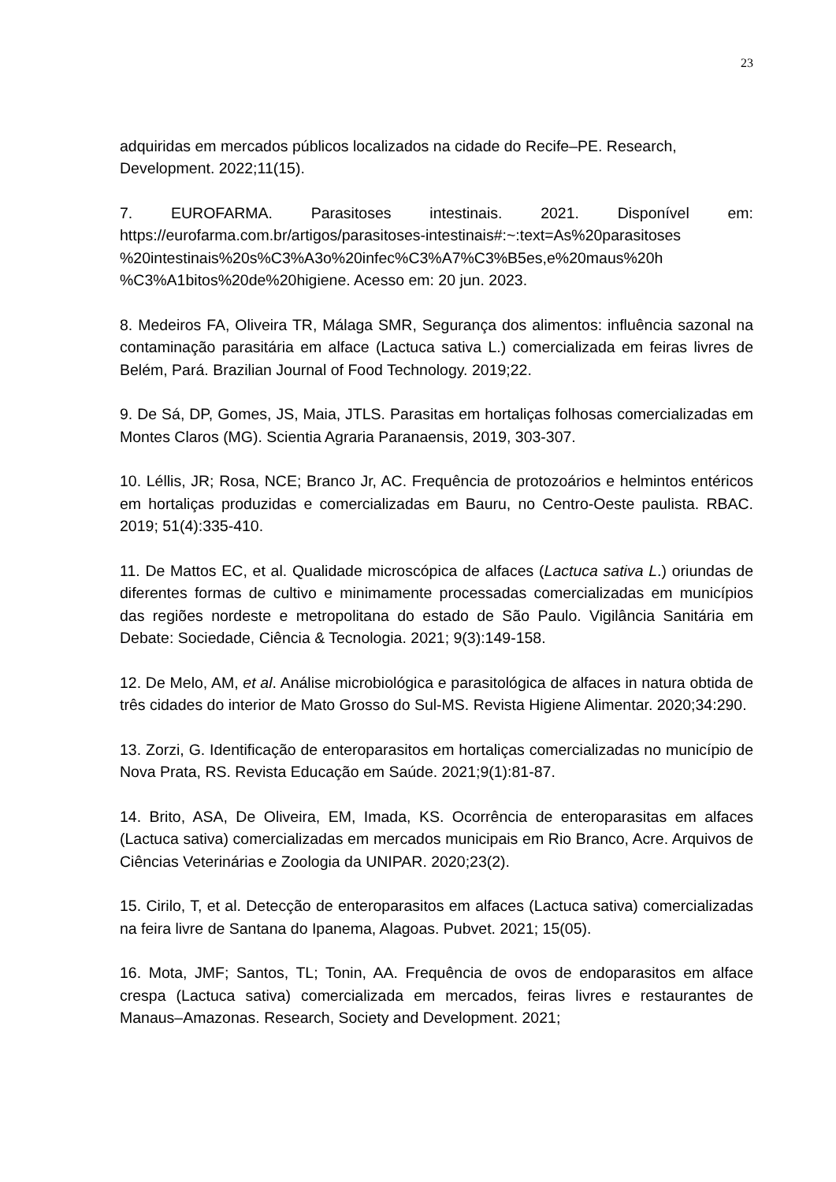23
adquiridas em mercados públicos localizados na cidade do Recife–PE. Research, Development. 2022;11(15).
7. EUROFARMA. Parasitoses intestinais. 2021. Disponível em: https://eurofarma.com.br/artigos/parasitoses-intestinais#:~:text=As%20parasitoses %20intestinais%20s%C3%A3o%20infec%C3%A7%C3%B5es,e%20maus%20h %C3%A1bitos%20de%20higiene. Acesso em: 20 jun. 2023.
8. Medeiros FA, Oliveira TR, Málaga SMR, Segurança dos alimentos: influência sazonal na contaminação parasitária em alface (Lactuca sativa L.) comercializada em feiras livres de Belém, Pará. Brazilian Journal of Food Technology. 2019;22.
9. De Sá, DP, Gomes, JS, Maia, JTLS. Parasitas em hortaliças folhosas comercializadas em Montes Claros (MG). Scientia Agraria Paranaensis, 2019, 303-307.
10. Léllis, JR; Rosa, NCE; Branco Jr, AC. Frequência de protozoários e helmintos entéricos em hortaliças produzidas e comercializadas em Bauru, no Centro-Oeste paulista. RBAC. 2019; 51(4):335-410.
11. De Mattos EC, et al. Qualidade microscópica de alfaces (Lactuca sativa L.) oriundas de diferentes formas de cultivo e minimamente processadas comercializadas em municípios das regiões nordeste e metropolitana do estado de São Paulo. Vigilância Sanitária em Debate: Sociedade, Ciência & Tecnologia. 2021; 9(3):149-158.
12. De Melo, AM, et al. Análise microbiológica e parasitológica de alfaces in natura obtida de três cidades do interior de Mato Grosso do Sul-MS. Revista Higiene Alimentar. 2020;34:290.
13. Zorzi, G. Identificação de enteroparasitos em hortaliças comercializadas no município de Nova Prata, RS. Revista Educação em Saúde. 2021;9(1):81-87.
14. Brito, ASA, De Oliveira, EM, Imada, KS. Ocorrência de enteroparasitas em alfaces (Lactuca sativa) comercializadas em mercados municipais em Rio Branco, Acre. Arquivos de Ciências Veterinárias e Zoologia da UNIPAR. 2020;23(2).
15. Cirilo, T, et al. Detecção de enteroparasitos em alfaces (Lactuca sativa) comercializadas na feira livre de Santana do Ipanema, Alagoas. Pubvet. 2021; 15(05).
16. Mota, JMF; Santos, TL; Tonin, AA. Frequência de ovos de endoparasitos em alface crespa (Lactuca sativa) comercializada em mercados, feiras livres e restaurantes de Manaus–Amazonas. Research, Society and Development. 2021;